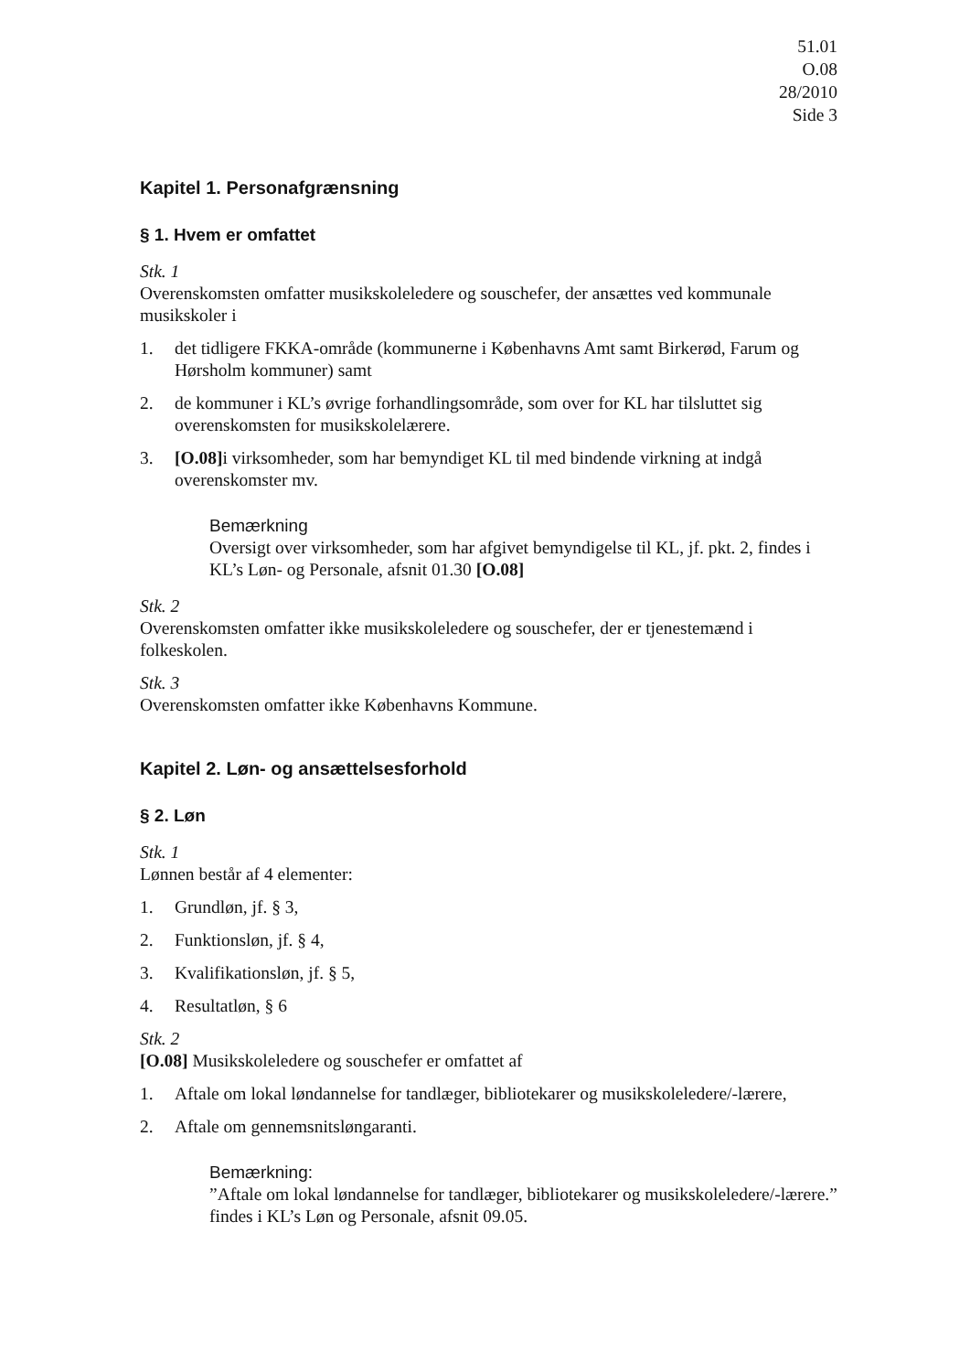51.01
O.08
28/2010
Side 3
Kapitel 1. Personafgrænsning
§ 1. Hvem er omfattet
Stk. 1
Overenskomsten omfatter musikskoleledere og souschefer, der ansættes ved kommunale musikskoler i
1. det tidligere FKKA-område (kommunerne i Københavns Amt samt Birkerød, Farum og Hørsholm kommuner) samt
2. de kommuner i KL’s øvrige forhandlingsområde, som over for KL har tilsluttet sig overenskomsten for musikskolelærere.
3. [O.08] i virksomheder, som har bemyndiget KL til med bindende virkning at indgå overenskomster mv.
Bemærkning
Oversigt over virksomheder, som har afgivet bemyndigelse til KL, jf. pkt. 2, findes i KL’s Løn- og Personale, afsnit 01.30 [O.08]
Stk. 2
Overenskomsten omfatter ikke musikskoleledere og souschefer, der er tjenestemænd i folkeskolen.
Stk. 3
Overenskomsten omfatter ikke Københavns Kommune.
Kapitel 2. Løn- og ansættelsesforhold
§ 2. Løn
Stk. 1
Lønnen består af 4 elementer:
1. Grundløn, jf. § 3,
2. Funktionsløn, jf. § 4,
3. Kvalifikationsløn, jf. § 5,
4. Resultatløn, § 6
Stk. 2
[O.08] Musikskoleledere og souschefer er omfattet af
1. Aftale om lokal løndannelse for tandlæger, bibliotekarer og musikskoleledere/-lærere,
2. Aftale om gennemsnitsløngaranti.
Bemærkning:
”Aftale om lokal løndannelse for tandlæger, bibliotekarer og musikskoleledere/-lærere.” findes i KL’s Løn og Personale, afsnit 09.05.